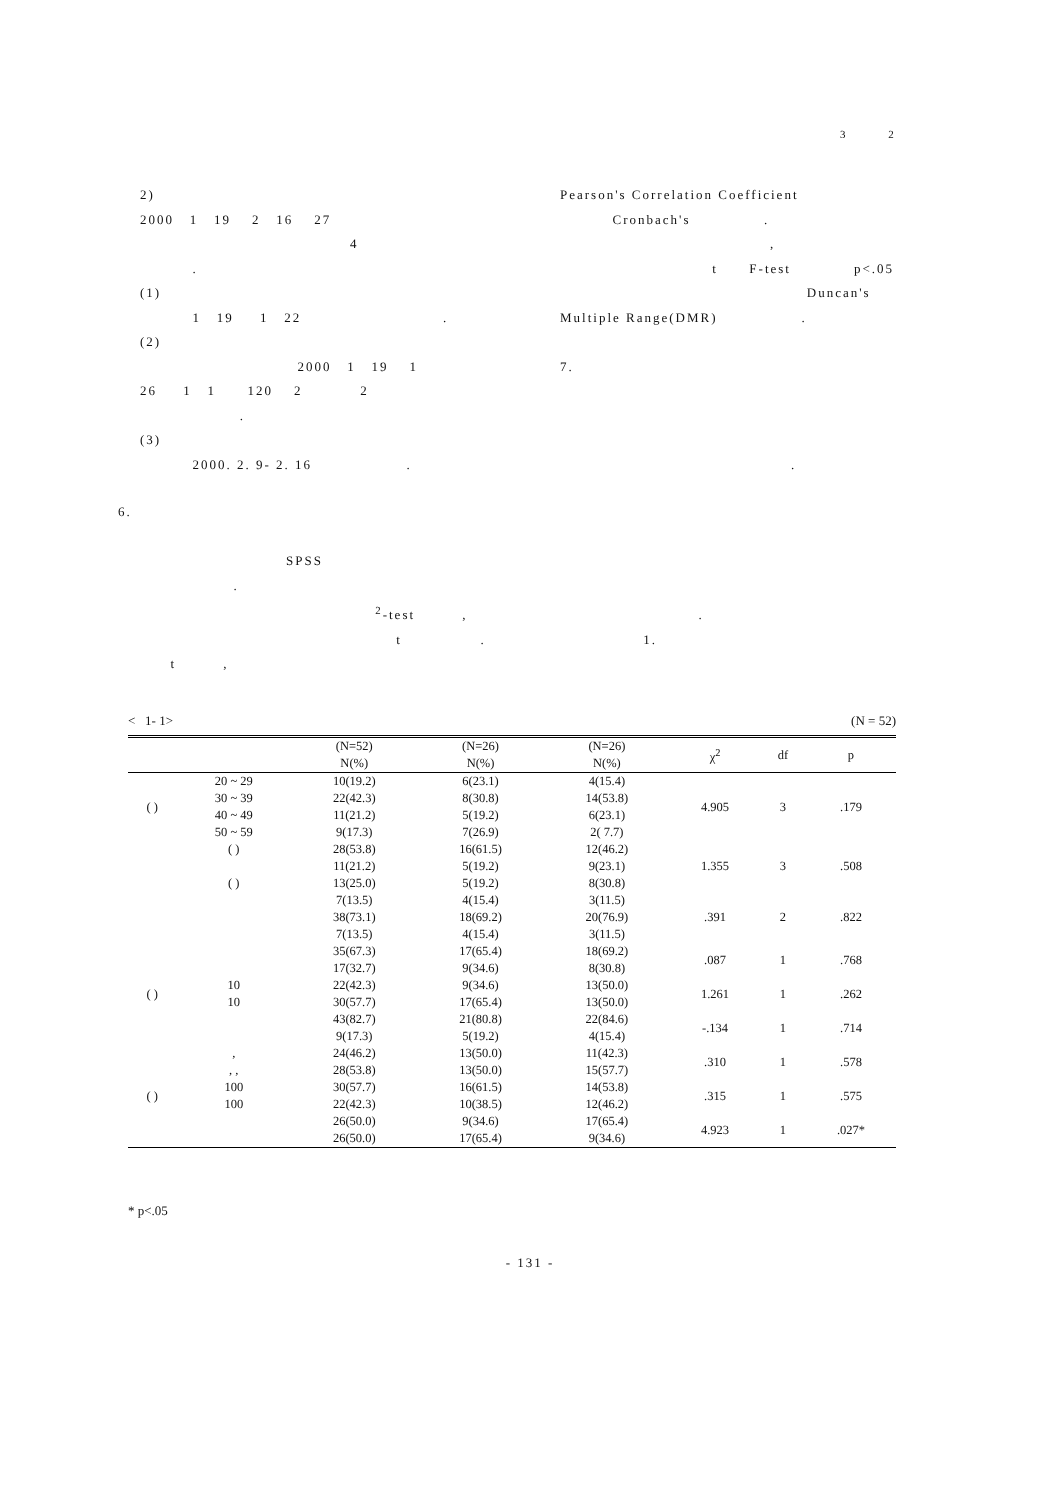3 2
2)
2000 1 19 2 16 27
4
.
(1)
1 19 1 22 .
(2)
2000 1 19 1
26 1 1 120 2 2
.
(3)
2000. 2. 9- 2. 16 .
Pearson's Correlation Coefficient
Cronbach's .
,
t F-test p<.05
Duncan's
Multiple Range(DMR) .
7.
.
6.
SPSS
.
<sup>2</sup>-test , .
t . 1.
t ,
< 1- 1> (N = 52)
| | | (N=52) | (N=26) | (N=26) | χ<sup>2</sup> | df | p |
| --- | --- | --- | --- | --- | --- | --- | --- |
| | | N(%) | N(%) | N(%) | | | |
| ( ) | 20 ~ 29 | 10(19.2) | 6(23.1) | 4(15.4) | 4.905 | 3 | .179 |
| | 30 ~ 39 | 22(42.3) | 8(30.8) | 14(53.8) | | | |
| | 40 ~ 49 | 11(21.2) | 5(19.2) | 6(23.1) | | | |
| | 50 ~ 59 | 9(17.3) | 7(26.9) | 2( 7.7) | | | |
| | ( ) | 28(53.8) | 16(61.5) | 12(46.2) | 1.355 | 3 | .508 |
| | | 11(21.2) | 5(19.2) | 9(23.1) | | | |
| | ( ) | 13(25.0) | 5(19.2) | 8(30.8) | | | |
| | | 7(13.5) | 4(15.4) | 3(11.5) | .391 | 2 | .822 |
| | | 38(73.1) | 18(69.2) | 20(76.9) | | | |
| | | 7(13.5) | 4(15.4) | 3(11.5) | | | |
| | | 35(67.3) | 17(65.4) | 18(69.2) | .087 | 1 | .768 |
| | | 17(32.7) | 9(34.6) | 8(30.8) | | | |
| ( ) | 10 | 22(42.3) | 9(34.6) | 13(50.0) | 1.261 | 1 | .262 |
| | 10 | 30(57.7) | 17(65.4) | 13(50.0) | | | |
| | | 43(82.7) | 21(80.8) | 22(84.6) | -.134 | 1 | .714 |
| | | 9(17.3) | 5(19.2) | 4(15.4) | | | |
| | , | 24(46.2) | 13(50.0) | 11(42.3) | .310 | 1 | .578 |
| | , , | 28(53.8) | 13(50.0) | 15(57.7) | | | |
| ( ) | 100 | 30(57.7) | 16(61.5) | 14(53.8) | .315 | 1 | .575 |
| | 100 | 22(42.3) | 10(38.5) | 12(46.2) | | | |
| | | 26(50.0) | 9(34.6) | 17(65.4) | 4.923 | 1 | .027* |
| | | 26(50.0) | 17(65.4) | 9(34.6) | | | |
* p<.05
- 131 -